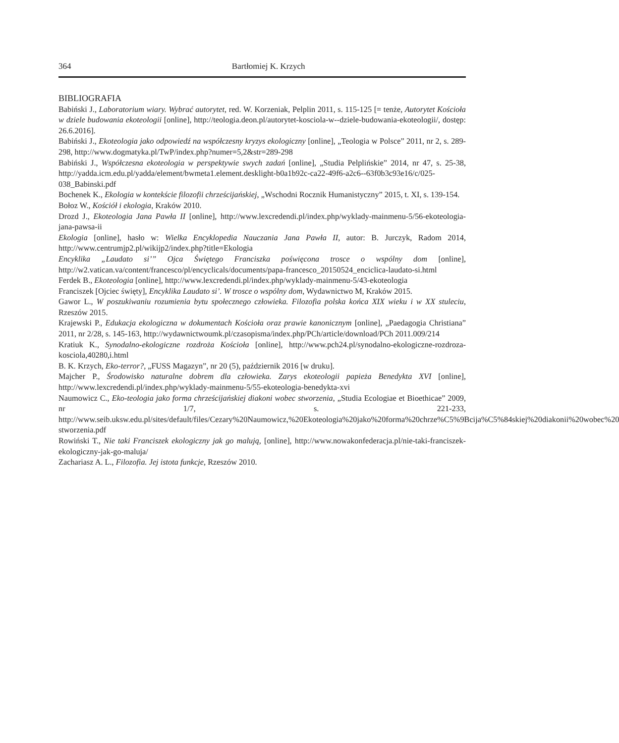364 Bartłomiej K. Krzych
BIBLIOGRAFIA
Babiński J., Laboratorium wiary. Wybrać autorytet, red. W. Korzeniak, Pelplin 2011, s. 115-125 [= tenże, Autorytet Kościoła w dziele budowania ekoteologii [online], http://teologia.deon.pl/autorytet-kosciola-w--dziele-budowania-ekoteologii/, dostęp: 26.6.2016].
Babiński J., Ekoteologia jako odpowiedź na współczesny kryzys ekologiczny [online], „Teologia w Polsce” 2011, nr 2, s. 289-298, http://www.dogmatyka.pl/TwP/index.php?numer=5,2&str=289-298
Babiński J., Współczesna ekoteologia w perspektywie swych zadań [online], „Studia Pelplińskie” 2014, nr 47, s. 25-38, http://yadda.icm.edu.pl/yadda/element/bwmeta1.element.desklight-b0a1b92c-ca22-49f6-a2c6--63f0b3c93e16/c/025-038_Babinski.pdf
Bochenek K., Ekologia w kontekście filozofii chrześcijańskiej, „Wschodni Rocznik Humanistyczny” 2015, t. XI, s. 139-154.
Bołoz W., Kościół i ekologia, Kraków 2010.
Drozd J., Ekoteologia Jana Pawła II [online], http://www.lexcredendi.pl/index.php/wyklady-mainmenu-5/56-ekoteologia-jana-pawsa-ii
Ekologia [online], hasło w: Wielka Encyklopedia Nauczania Jana Pawła II, autor: B. Jurczyk, Radom 2014, http://www.centrumjp2.pl/wikijp2/index.php?title=Ekologia
Encyklika „Laudato si’” Ojca Świętego Franciszka poświęcona trosce o wspólny dom [online], http://w2.vatican.va/content/francesco/pl/encyclicals/documents/papa-francesco_20150524_enciclica-laudato-si.html
Ferdek B., Ekoteologia [online], http://www.lexcredendi.pl/index.php/wyklady-mainmenu-5/43-ekoteologia
Franciszek [Ojciec święty], Encyklika Laudato si’. W trosce o wspólny dom, Wydawnictwo M, Kraków 2015.
Gawor L., W poszukiwaniu rozumienia bytu społecznego człowieka. Filozofia polska końca XIX wieku i w XX stuleciu, Rzeszów 2015.
Krajewski P., Edukacja ekologiczna w dokumentach Kościoła oraz prawie kanonicznym [online], „Paedagogia Christiana” 2011, nr 2/28, s. 145-163, http://wydawnictwoumk.pl/czasopisma/index.php/PCh/article/download/PCh 2011.009/214
Kratiuk K., Synodalno-ekologiczne rozdroża Kościoła [online], http://www.pch24.pl/synodalno-ekologiczne-rozdroza-kosciola,40280,i.html
B. K. Krzych, Eko-terror?, „FUSS Magazyn”, nr 20 (5), październik 2016 [w druku].
Majcher P., Środowisko naturalne dobrem dla człowieka. Zarys ekoteologii papieża Benedykta XVI [online], http://www.lexcredendi.pl/index.php/wyklady-mainmenu-5/55-ekoteologia-benedykta-xvi
Naumowicz C., Eko-teologia jako forma chrześcijańskiej diakoni wobec stworzenia, „Studia Ecologiae et Bioethicae” 2009, nr 1/7, s. 221-233, http://www.seib.uksw.edu.pl/sites/default/files/Cezary%20Naumowicz,%20Ekoteologia%20jako%20forma%20chrze%C5%9Bcija%C5%84skiej%20diakonii%20wobec%20 stworzenia.pdf
Rowiński T., Nie taki Franciszek ekologiczny jak go malują, [online], http://www.nowakonfederacja.pl/nie-taki-franciszek-ekologiczny-jak-go-maluja/
Zachariasz A. L., Filozofia. Jej istota funkcje, Rzeszów 2010.